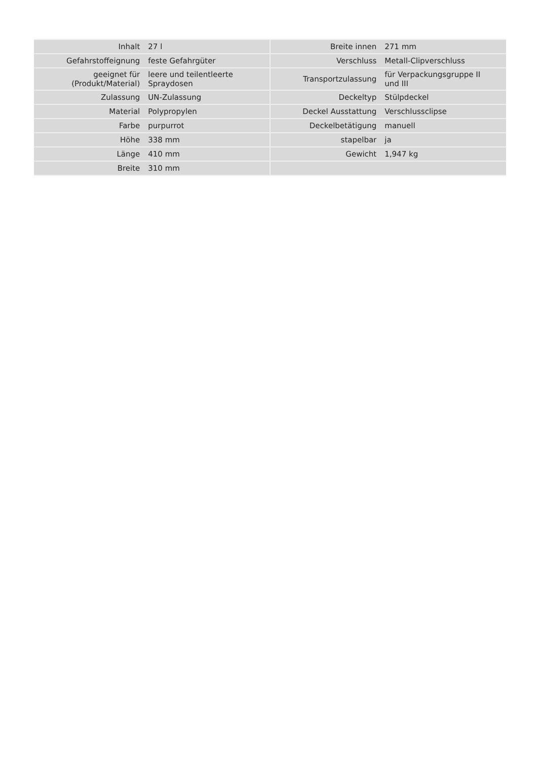| Inhalt | 27 l | | Breite innen | 271 mm |
| Gefahrstoffeignung | feste Gefahrgüter | | Verschluss | Metall-Clipverschluss |
| geeignet für (Produkt/Material) | leere und teilentleerte Spraydosen | | Transportzulassung | für Verpackungsgruppe II und III |
| Zulassung | UN-Zulassung | | Deckeltyp | Stülpdeckel |
| Material | Polypropylen | | Deckel Ausstattung | Verschlussclipse |
| Farbe | purpurrot | | Deckelbetätigung | manuell |
| Höhe | 338 mm | | stapelbar | ja |
| Länge | 410 mm | | Gewicht | 1,947 kg |
| Breite | 310 mm | | | |